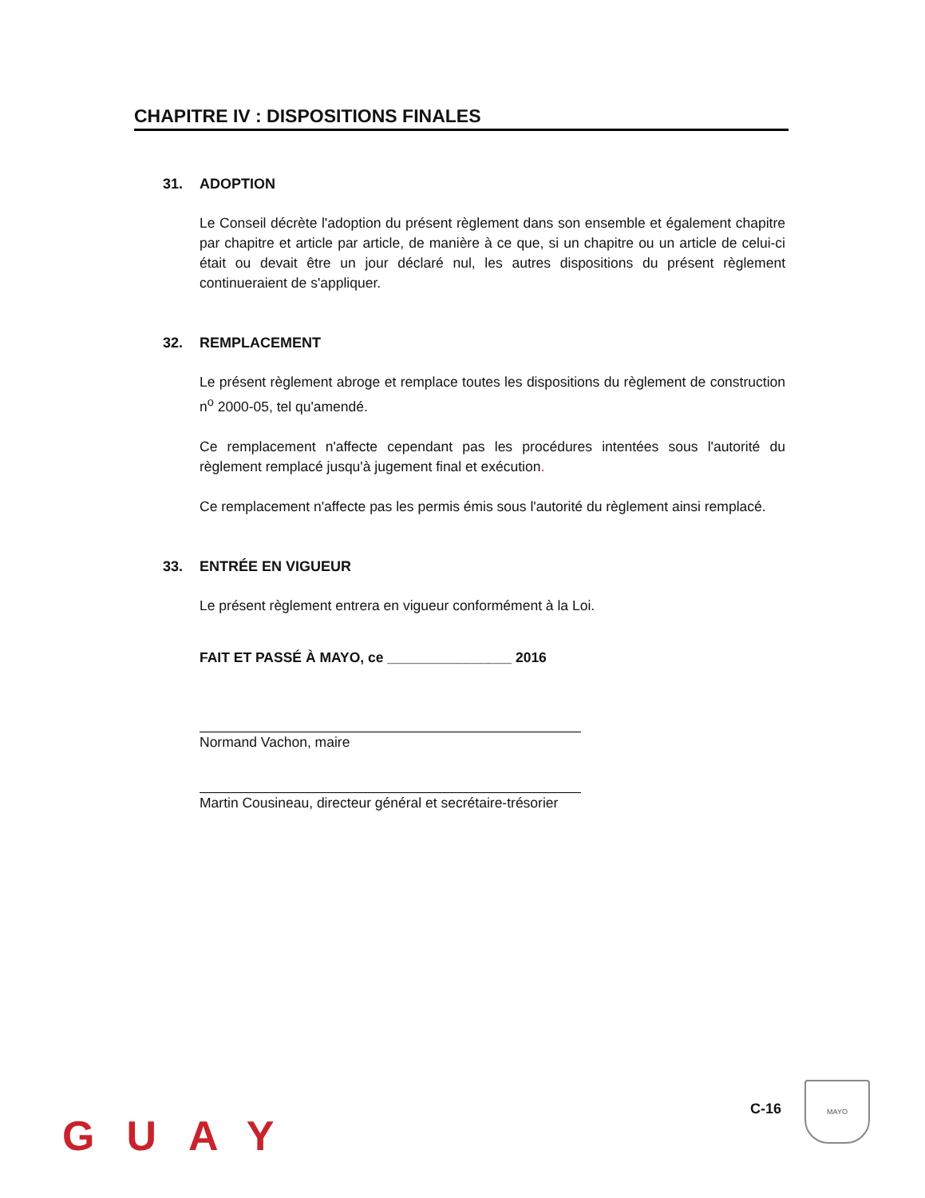CHAPITRE IV : DISPOSITIONS FINALES
31. ADOPTION
Le Conseil décrète l'adoption du présent règlement dans son ensemble et également chapitre par chapitre et article par article, de manière à ce que, si un chapitre ou un article de celui-ci était ou devait être un jour déclaré nul, les autres dispositions du présent règlement continueraient de s'appliquer.
32. REMPLACEMENT
Le présent règlement abroge et remplace toutes les dispositions du règlement de construction n<sup>o</sup> 2000-05, tel qu'amendé.
Ce remplacement n'affecte cependant pas les procédures intentées sous l'autorité du règlement remplacé jusqu'à jugement final et exécution.
Ce remplacement n'affecte pas les permis émis sous l'autorité du règlement ainsi remplacé.
33. ENTRÉE EN VIGUEUR
Le présent règlement entrera en vigueur conformément à la Loi.
FAIT ET PASSÉ À MAYO, ce ________________ 2016
Normand Vachon, maire
Martin Cousineau, directeur général et secrétaire-trésorier
GUAY
C-16
MAYO